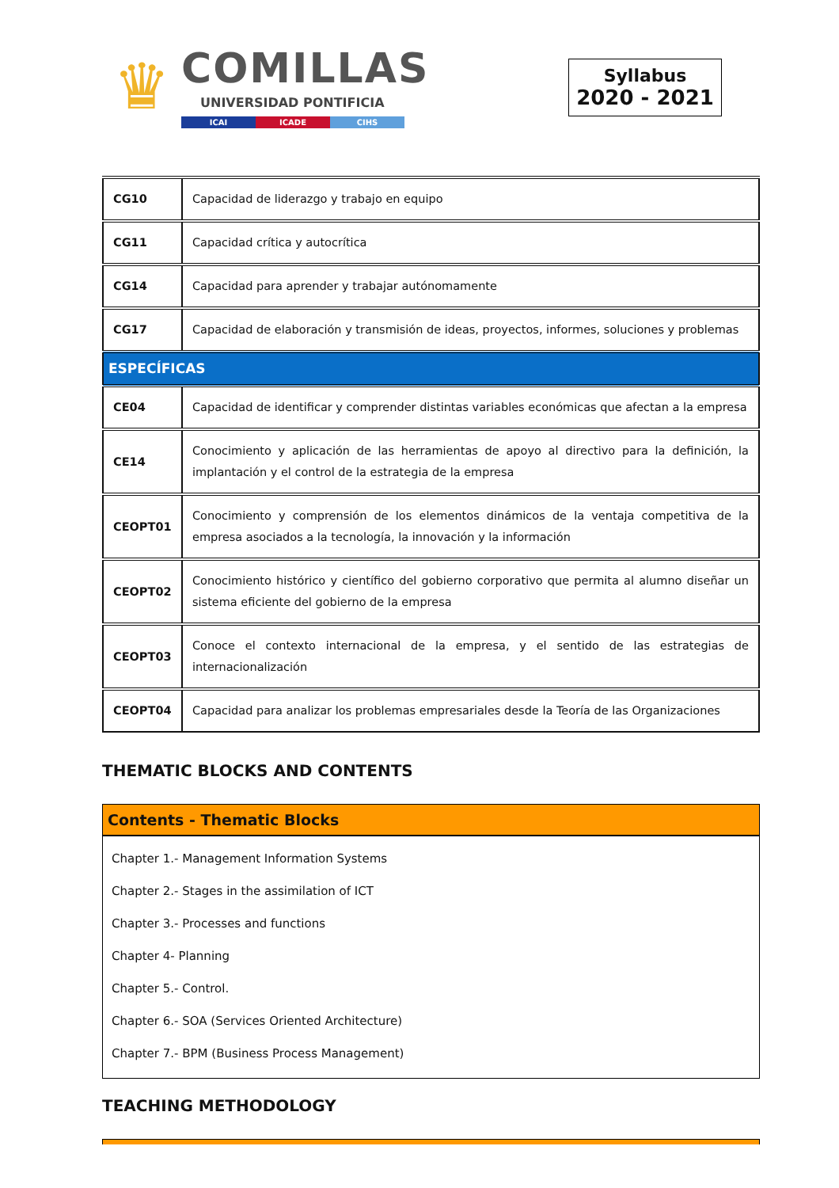♛
COMILLAS
UNIVERSIDAD PONTIFICIA
ICAI ICADE CIHS
Syllabus
2020 - 2021
| CG10 | Capacidad de liderazgo y trabajo en equipo |
| CG11 | Capacidad crítica y autocrítica |
| CG14 | Capacidad para aprender y trabajar autónomamente |
| CG17 | Capacidad de elaboración y transmisión de ideas, proyectos, informes, soluciones y problemas |
| ESPECÍFICAS | |
| CE04 | Capacidad de identificar y comprender distintas variables económicas que afectan a la empresa |
| CE14 | Conocimiento y aplicación de las herramientas de apoyo al directivo para la definición, la implantación y el control de la estrategia de la empresa |
| CEOPT01 | Conocimiento y comprensión de los elementos dinámicos de la ventaja competitiva de la empresa asociados a la tecnología, la innovación y la información |
| CEOPT02 | Conocimiento histórico y científico del gobierno corporativo que permita al alumno diseñar un sistema eficiente del gobierno de la empresa |
| CEOPT03 | Conoce el contexto internacional de la empresa, y el sentido de las estrategias de internacionalización |
| CEOPT04 | Capacidad para analizar los problemas empresariales desde la Teoría de las Organizaciones |
THEMATIC BLOCKS AND CONTENTS
Contents - Thematic Blocks
Chapter 1.- Management Information Systems
Chapter 2.- Stages in the assimilation of ICT
Chapter 3.- Processes and functions
Chapter 4- Planning
Chapter 5.- Control.
Chapter 6.- SOA (Services Oriented Architecture)
Chapter 7.- BPM (Business Process Management)
TEACHING METHODOLOGY